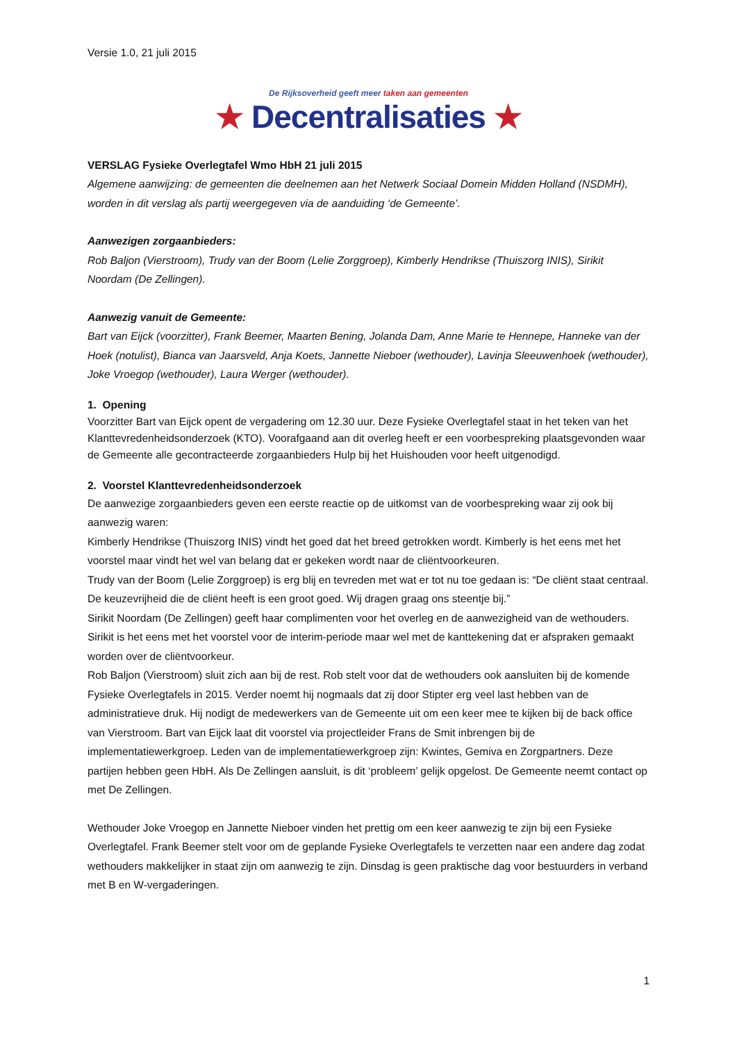Versie 1.0, 21 juli 2015
De Rijksoverheid geeft meer taken aan gemeenten
★ Decentralisaties ★
VERSLAG Fysieke Overlegtafel Wmo HbH 21 juli 2015
Algemene aanwijzing: de gemeenten die deelnemen aan het Netwerk Sociaal Domein Midden Holland (NSDMH), worden in dit verslag als partij weergegeven via de aanduiding ‘de Gemeente’.
Aanwezigen zorgaanbieders:
Rob Baljon (Vierstroom), Trudy van der Boom (Lelie Zorggroep), Kimberly Hendrikse (Thuiszorg INIS), Sirikit Noordam (De Zellingen).
Aanwezig vanuit de Gemeente:
Bart van Eijck (voorzitter), Frank Beemer, Maarten Bening, Jolanda Dam, Anne Marie te Hennepe, Hanneke van der Hoek (notulist), Bianca van Jaarsveld, Anja Koets, Jannette Nieboer (wethouder), Lavinja Sleeuwenhoek (wethouder), Joke Vroegop (wethouder), Laura Werger (wethouder).
1. Opening
Voorzitter Bart van Eijck opent de vergadering om 12.30 uur. Deze Fysieke Overlegtafel staat in het teken van het Klanttevredenheidsonderzoek (KTO). Voorafgaand aan dit overleg heeft er een voorbespreking plaatsgevonden waar de Gemeente alle gecontracteerde zorgaanbieders Hulp bij het Huishouden voor heeft uitgenodigd.
2. Voorstel Klanttevredenheidsonderzoek
De aanwezige zorgaanbieders geven een eerste reactie op de uitkomst van de voorbespreking waar zij ook bij aanwezig waren:
Kimberly Hendrikse (Thuiszorg INIS) vindt het goed dat het breed getrokken wordt. Kimberly is het eens met het voorstel maar vindt het wel van belang dat er gekeken wordt naar de cliëntvoorkeuren.
Trudy van der Boom (Lelie Zorggroep) is erg blij en tevreden met wat er tot nu toe gedaan is: “De cliënt staat centraal. De keuzevrijheid die de cliënt heeft is een groot goed. Wij dragen graag ons steentje bij.”
Sirikit Noordam (De Zellingen) geeft haar complimenten voor het overleg en de aanwezigheid van de wethouders. Sirikit is het eens met het voorstel voor de interim-periode maar wel met de kanttekening dat er afspraken gemaakt worden over de cliëntvoorkeur.
Rob Baljon (Vierstroom) sluit zich aan bij de rest. Rob stelt voor dat de wethouders ook aansluiten bij de komende Fysieke Overlegtafels in 2015. Verder noemt hij nogmaals dat zij door Stipter erg veel last hebben van de administratieve druk. Hij nodigt de medewerkers van de Gemeente uit om een keer mee te kijken bij de back office van Vierstroom. Bart van Eijck laat dit voorstel via projectleider Frans de Smit inbrengen bij de implementatiewerkgroep. Leden van de implementatiewerkgroep zijn: Kwintes, Gemiva en Zorgpartners. Deze partijen hebben geen HbH. Als De Zellingen aansluit, is dit ‘probleem’ gelijk opgelost. De Gemeente neemt contact op met De Zellingen.
Wethouder Joke Vroegop en Jannette Nieboer vinden het prettig om een keer aanwezig te zijn bij een Fysieke Overlegtafel. Frank Beemer stelt voor om de geplande Fysieke Overlegtafels te verzetten naar een andere dag zodat wethouders makkelijker in staat zijn om aanwezig te zijn. Dinsdag is geen praktische dag voor bestuurders in verband met B en W-vergaderingen.
1